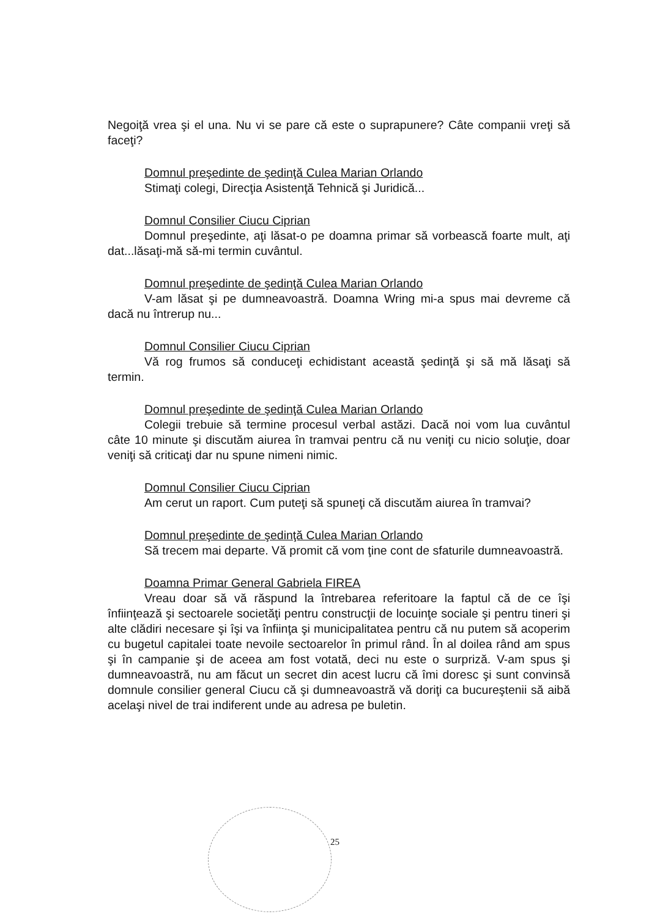Negoiţă vrea şi el una. Nu vi se pare că este o suprapunere? Câte companii vreţi să faceţi?
Domnul preşedinte de şedinţă Culea Marian Orlando
Stimaţi colegi, Direcţia Asistenţă Tehnică şi Juridică...
Domnul Consilier Ciucu Ciprian
Domnul preşedinte, aţi lăsat-o pe doamna primar să vorbească foarte mult, aţi dat...lăsaţi-mă să-mi termin cuvântul.
Domnul preşedinte de şedinţă Culea Marian Orlando
V-am lăsat şi pe dumneavoastră. Doamna Wring mi-a spus mai devreme că dacă nu întrerup nu...
Domnul Consilier Ciucu Ciprian
Vă rog frumos să conduceţi echidistant această şedinţă şi să mă lăsaţi să termin.
Domnul preşedinte de şedinţă Culea Marian Orlando
Colegii trebuie să termine procesul verbal astăzi. Dacă noi vom lua cuvântul câte 10 minute şi discutăm aiurea în tramvai pentru că nu veniţi cu nicio soluţie, doar veniţi să criticaţi dar nu spune nimeni nimic.
Domnul Consilier Ciucu Ciprian
Am cerut un raport. Cum puteţi să spuneţi că discutăm aiurea în tramvai?
Domnul preşedinte de şedinţă Culea Marian Orlando
Să trecem mai departe. Vă promit că vom ţine cont de sfaturile dumneavoastră.
Doamna Primar General Gabriela FIREA
Vreau doar să vă răspund la întrebarea referitoare la faptul că de ce îşi înfiinţează şi sectoarele societăţi pentru construcţii de locuinţe sociale şi pentru tineri şi alte clădiri necesare şi îşi va înfiinţa şi municipalitatea pentru că nu putem să acoperim cu bugetul capitalei toate nevoile sectoarelor în primul rând. În al doilea rând am spus şi în campanie şi de aceea am fost votată, deci nu este o surpriză. V-am spus şi dumneavoastră, nu am făcut un secret din acest lucru că îmi doresc şi sunt convinsă domnule consilier general Ciucu că şi dumneavoastră vă doriţi ca bucureştenii să aibă acelaşi nivel de trai indiferent unde au adresa pe buletin.
25